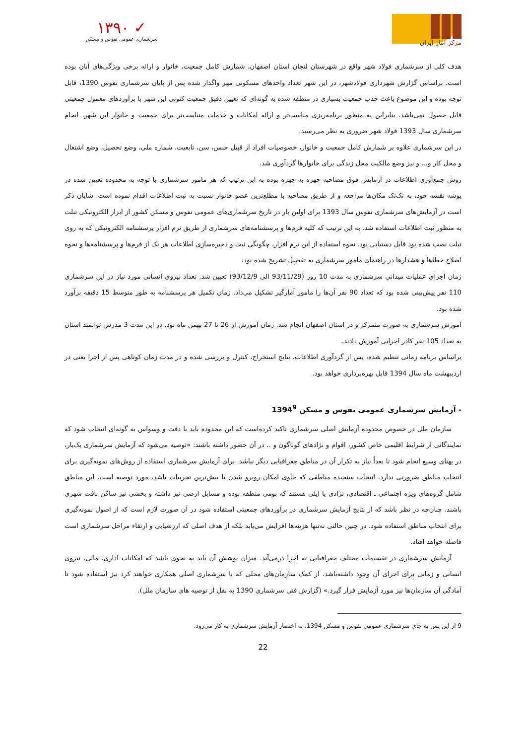مرکز آمار ایران
✓ ۱۳۹۰
سرشماری عمومی نفوس و مسکن
هدف کلی از سرشماری فولاد شهر واقع در شهرستان لنجان استان اصفهان، شمارش کامل جمعیت، خانوار و ارائه برخی ویژگی‌های آنان بوده است. براساس گزارش شهرداری فولادشهر، در این شهر تعداد واحدهای مسکونی مهر واگذار شده پس از پایان سرشماری نفوس 1390، قابل توجه بوده و این موضوع باعث جذب جمعیت بسیاری در منطقه شده به گونه‌ای که تعیین دقیق جمعیت کنونی این شهر با برآوردهای معمول جمعیتی قابل حصول نمی‌باشد. بنابراین به منظور برنامه‌ریزی مناسب‌تر و ارائه امکانات و خدمات متناسب‌تر برای جمعیت و خانوار این شهر، انجام سرشماری سال 1393 فولاد شهر ضروری به نظر می‌رسید.
در این سرشماری علاوه بر شمارش کامل جمعیت و خانوار، خصوصیات افراد از قبیل جنس، سن، تابعیت، شماره ملی، وضع تحصیل، وضع اشتغال و محل کار و... و نیز وضع مالکیت محل زندگی برای خانوارها گردآوری شد.
روش جمع‌آوری اطلاعات در آزمایش فوق مصاحبه چهره به چهره بوده به این ترتیب که هر مامور سرشماری با توجه به محدوده تعیین شده در پوشه نقشه خود، به تک‌تک مکان‌ها مراجعه و از طریق مصاحبه با مطلع‌ترین عضو خانوار نسبت به ثبت اطلاعات اقدام نموده است. شایان ذکر است در آزمایش‌های سرشماری نفوس سال 1393 برای اولین بار در تاریخ سرشماری‌های عمومی نفوس و مسکن کشور از ابزار الکترونیکی تبلت به منظور ثبت اطلاعات استفاده شد. به این ترتیب که کلیه فرم‌ها و پرسشنامه‌های سرشماری از طریق نرم افزار پرسشنامه الکترونیکی که به روی تبلت نصب شده بود قابل دستیابی بود. نحوه استفاده از این نرم افزار، چگونگی ثبت و ذخیره‌سازی اطلاعات هر یک از فرم‌ها و پرسشنامه‌ها و نحوه اصلاح خطاها و هشدارها در راهنمای مامور سرشماری به تفصیل تشریح شده بود.
زمان اجرای عملیات میدانی سرشماری به مدت 10 روز (93/11/29 الی 93/12/9) تعیین شد. تعداد نیروی انسانی مورد نیاز در این سرشماری 110 نفر پیش‌بینی شده بود که تعداد 90 نفر آن‌ها را مامور آمارگیر تشکیل می‌داد. زمان تکمیل هر پرسشنامه به طور متوسط 15 دقیقه برآورد شده بود.
آموزش سرشماری به صورت متمرکز و در استان اصفهان انجام شد. زمان آموزش از 26 تا 27 بهمن ماه بود. در این مدت 3 مدرس توانمند استان به تعداد 105 نفر کادر اجرایی آموزش دادند.
براساس برنامه زمانی تنظیم شده، پس از گردآوری اطلاعات، نتایج استخراج، کنترل و بررسی شده و در مدت زمان کوتاهی پس از اجرا یعنی در اردیبهشت ماه سال 1394 قابل بهره‌برداری خواهد بود.
- آزمایش سرشماری عمومی نفوس و مسکن 1394<sup>9</sup>
سازمان ملل در خصوص محدوده آزمایش اصلی سرشماری تاکید کرده‌است که این محدوده باید با دقت و وسواس به گونه‌ای انتخاب شود که نمایندگانی از شرایط اقلیمی خاص کشور، اقوام و نژادهای گوناگون و .. در آن حضور داشته باشند: «توصیه می‌شود که آزمایش سرشماری یک‌بار، در پهنای وسیع انجام شود تا بعداً نیاز به تکرار آن در مناطق جغرافیایی دیگر نباشد. برای آزمایش سرشماری استفاده از روش‌های نمونه‌گیری برای انتخاب مناطق ضرورتی ندارد. انتخاب سنجیده مناطقی که حاوی امکان روبرو شدن با بیش‌ترین تجربیات باشد، مورد توصیه است. این مناطق شامل گروه‌های ویژه اجتماعی ـ اقتصادی، نژادی یا ایلی هستند که بومی منطقه بوده و مسایل ارضی نیز داشته و بخشی نیز ساکن بافت شهری باشند. چنان‌چه در نظر باشد که از نتایج آزمایش سرشماری در برآوردهای جمعیتی استفاده شود در آن صورت لازم است که از اصول نمونه‌گیری برای انتخاب مناطق استفاده شود. در چنین حالتی نه‌تنها هزینه‌ها افزایش می‌یابد بلکه از هدف اصلی که ارزشیابی و ارتقاء مراحل سرشماری است فاصله خواهد افتاد.
آزمایش سرشماری در تقسیمات مختلف جغرافیایی به اجرا درمی‌آید. میزان پوشش آن باید به نحوی باشد که امکانات اداری، مالی، نیروی انسانی و زمانی برای اجرای آن وجود داشته‌باشد. از کمک سازمان‌های محلی که با سرشماری اصلی همکاری خواهند کرد نیز استفاده شود تا آمادگی آن سازمان‌ها نیز مورد آزمایش قرار گیرد.» (گزارش فنی سرشماری 1390 به نقل از توصیه های سازمان ملل).
9 از این پس به جای سرشماری عمومی نفوس و مسکن 1394، به اختصار آزمایش سرشماری به کار می‌رود.
22